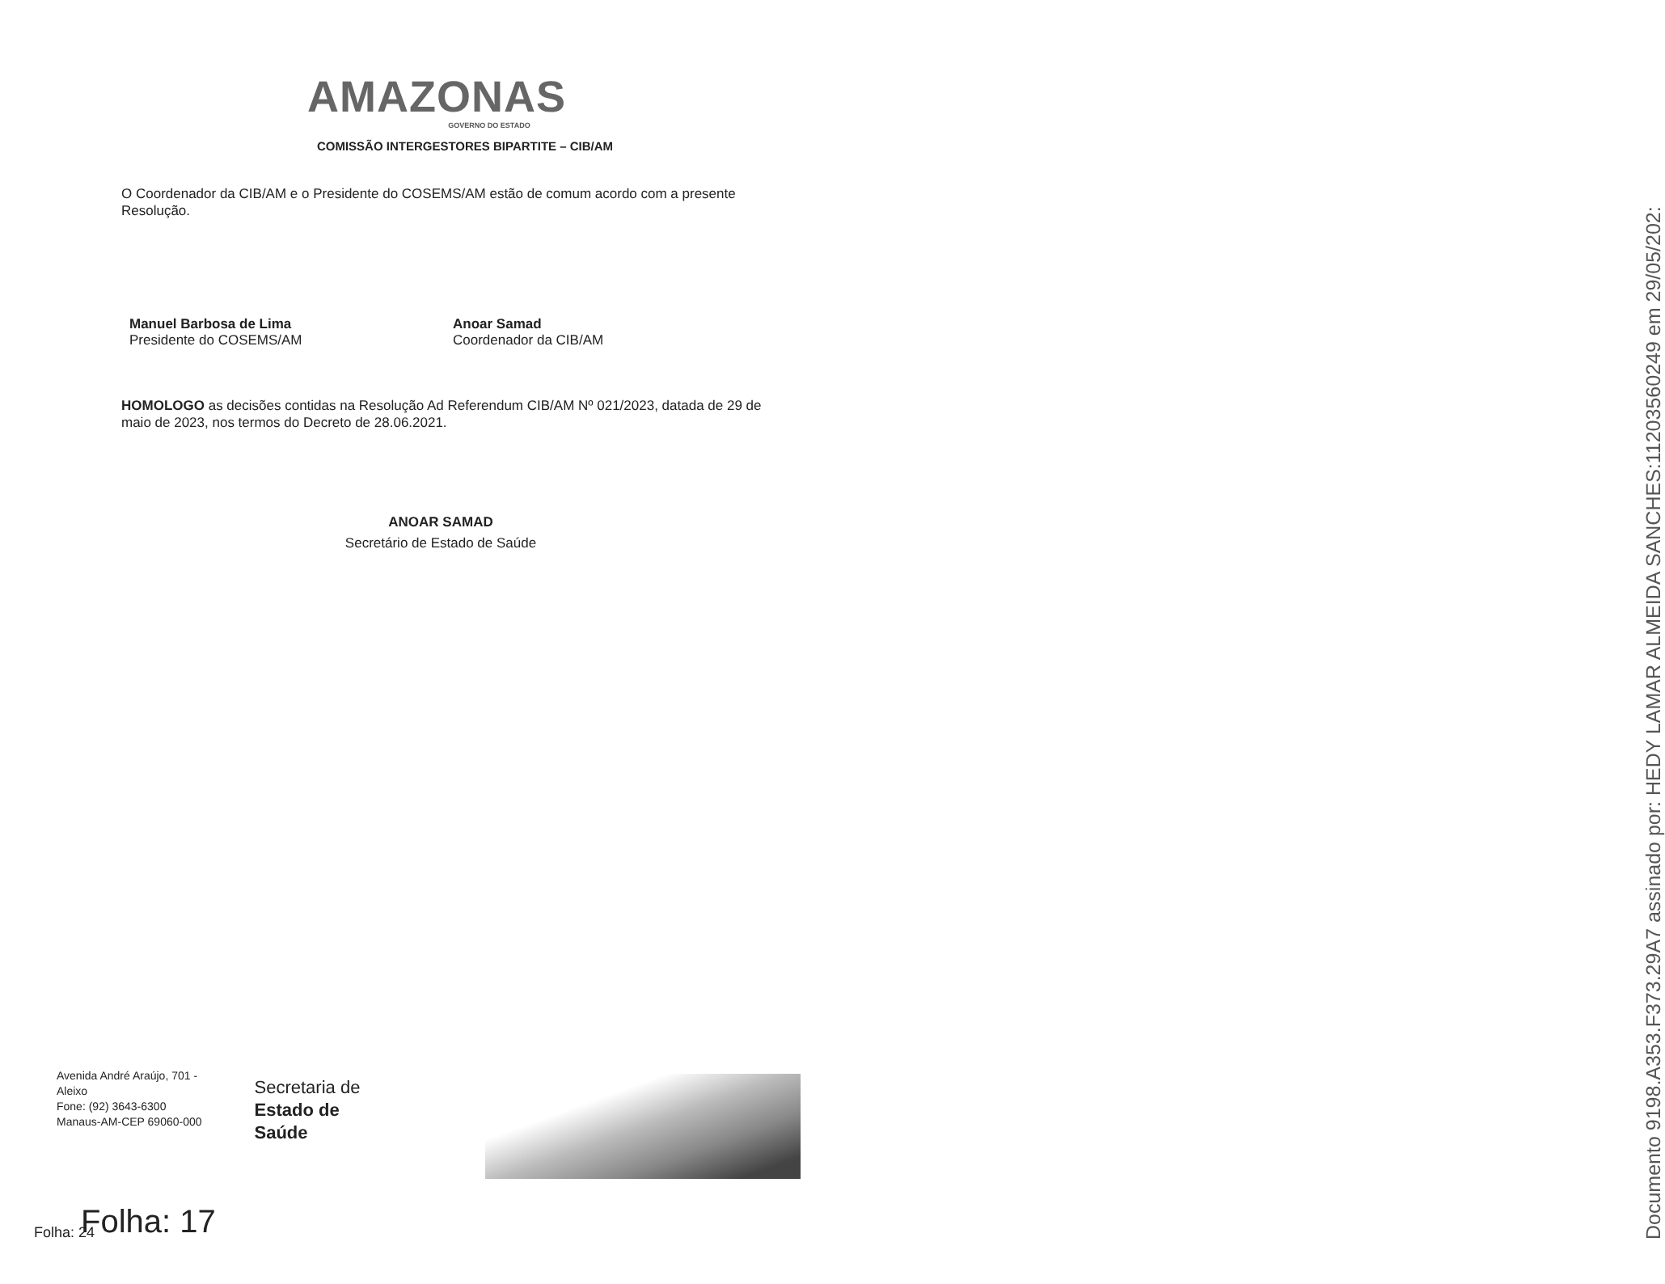AMAZONAS
GOVERNO DO ESTADO
COMISSÃO INTERGESTORES BIPARTITE – CIB/AM
O Coordenador da CIB/AM e o Presidente do COSEMS/AM estão de comum acordo com a presente Resolução.
Manuel Barbosa de Lima
Presidente do COSEMS/AM
Anoar Samad
Coordenador da CIB/AM
HOMOLOGO as decisões contidas na Resolução Ad Referendum CIB/AM Nº 021/2023, datada de 29 de maio de 2023, nos termos do Decreto de 28.06.2021.
ANOAR SAMAD
Secretário de Estado de Saúde
Avenida André Araújo, 701 -
Aleixo
Fone: (92) 3643-6300
Manaus-AM-CEP 69060-000
Secretaria de
Estado de
Saúde
Folha: 17
Folha: 24
Documento 9198.A353.F373.29A7 assinado por: HEDY LAMAR ALMEIDA SANCHES:11203560249 em 29/05/202: